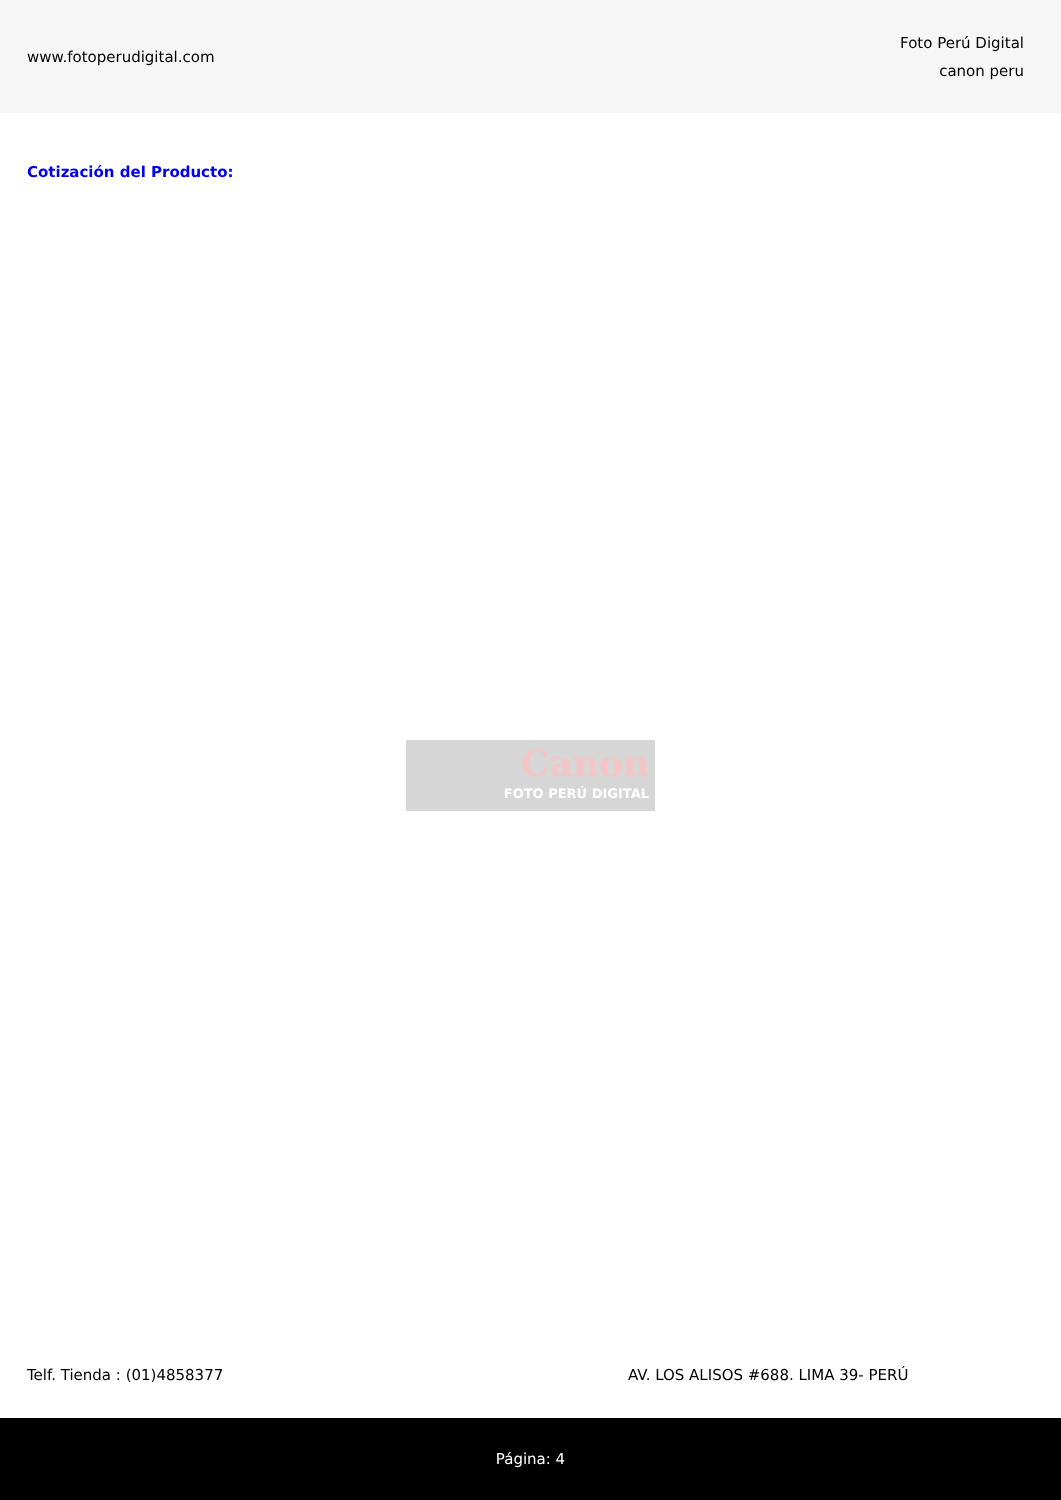www.fotoperudigital.com
Foto Perú Digital
canon peru
Cotización del Producto:
Canon
FOTO PERÚ DIGITAL
Telf. Tienda : (01)4858377 AV. LOS ALISOS #688. LIMA 39- PERÚ
Página: 4